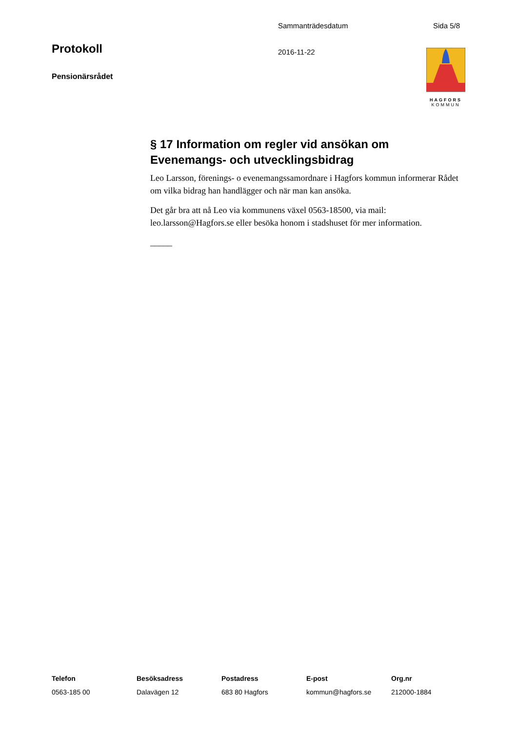Sammanträdesdatum Sida 5/8
Protokoll 2016-11-22
Pensionärsrådet
HAGFORS
KOMMUN
§ 17 Information om regler vid ansökan om Evenemangs- och utvecklingsbidrag
Leo Larsson, förenings- o evenemangssamordnare i Hagfors kommun informerar Rådet om vilka bidrag han handlägger och när man kan ansöka.
Det går bra att nå Leo via kommunens växel 0563-18500, via mail: leo.larsson@Hagfors.se eller besöka honom i stadshuset för mer information.
_____
Telefon
0563-185 00
Besöksadress
Dalavägen 12
Postadress
683 80 Hagfors
E-post
kommun@hagfors.se
Org.nr
212000-1884